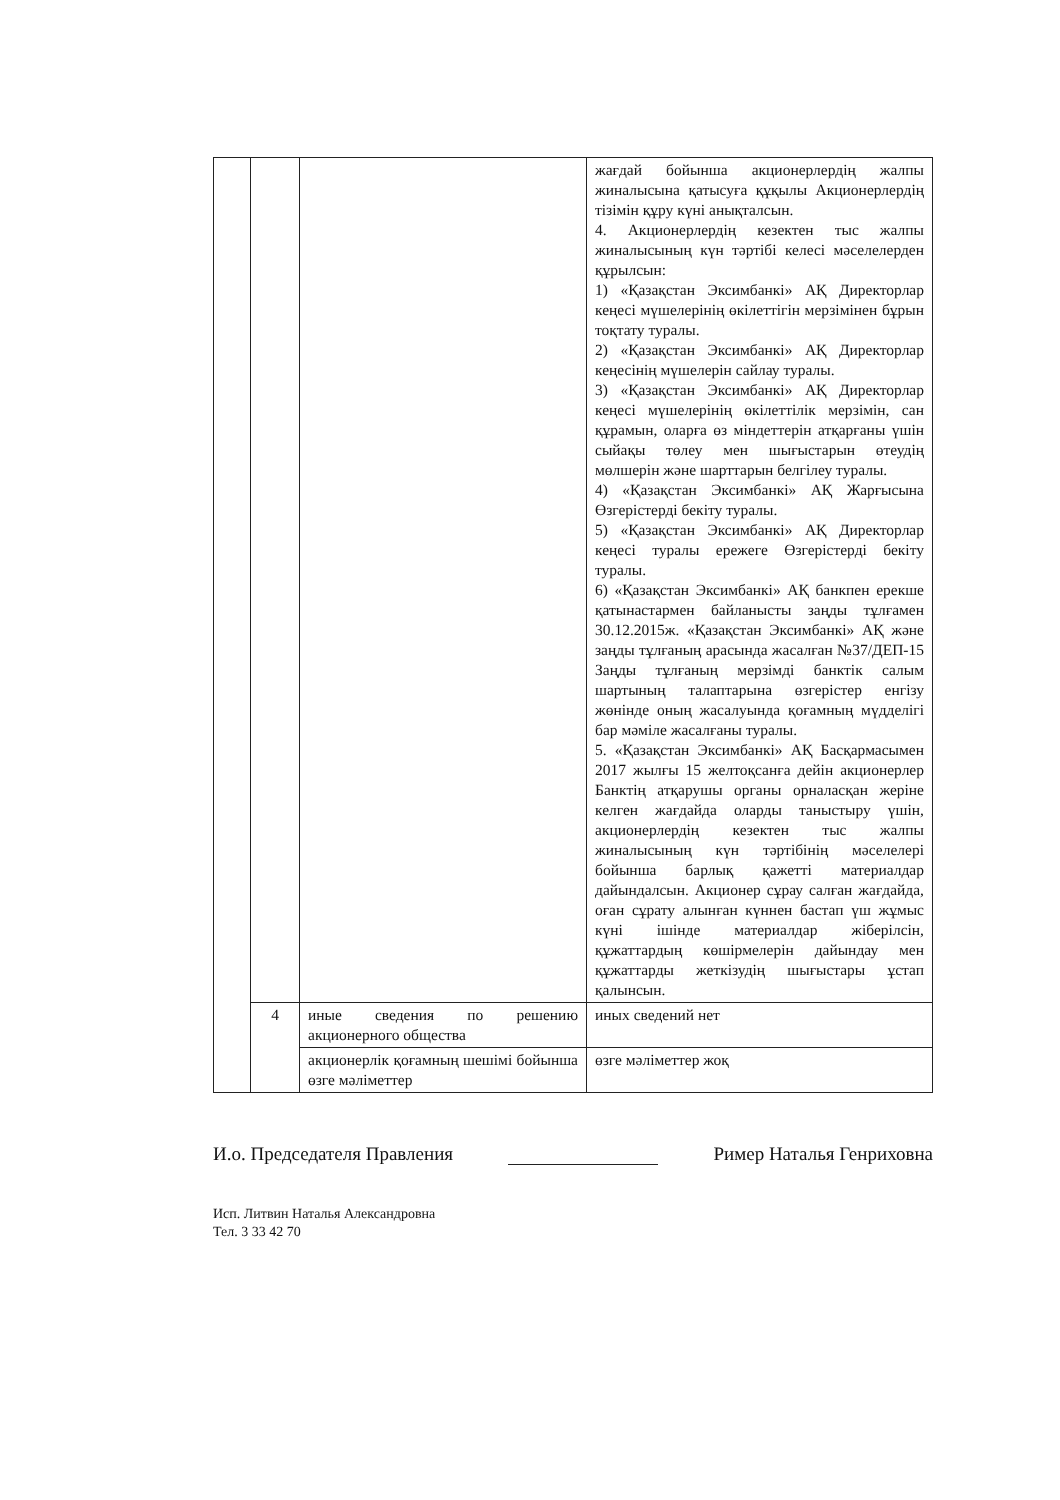| | | | жағдай бойынша акционерлердің жалпы жиналысына қатысуға құқылы Акционерлердің тізімін құру күні анықталсын. 4. Акционерлердің кезектен тыс жалпы жиналысының күн тәртібі келесі мәселелерден құрылсын: 1) «Қазақстан Эксимбанкі» АҚ Директорлар кеңесі мүшелерінің өкілеттігін мерзімінен бұрын тоқтату туралы. 2) «Қазақстан Эксимбанкі» АҚ Директорлар кеңесінің мүшелерін сайлау туралы. 3) «Қазақстан Эксимбанкі» АҚ Директорлар кеңесі мүшелерінің өкілеттілік мерзімін, сан құрамын, оларға өз міндеттерін атқарғаны үшін сыйақы төлеу мен шығыстарын өтеудің мөлшерін және шарттарын белгілеу туралы. 4) «Қазақстан Эксимбанкі» АҚ Жарғысына Өзгерістерді бекіту туралы. 5) «Қазақстан Эксимбанкі» АҚ Директорлар кеңесі туралы ережеге Өзгерістерді бекіту туралы. 6) «Қазақстан Эксимбанкі» АҚ банкпен ерекше қатынастармен байланысты заңды тұлғамен 30.12.2015ж. «Қазақстан Эксимбанкі» АҚ және заңды тұлғаның арасында жасалған №37/ДЕП-15 Заңды тұлғаның мерзімді банктік салым шартының талаптарына өзгерістер енгізу жөнінде оның жасалуында қоғамның мүдделігі бар мәміле жасалғаны туралы. 5. «Қазақстан Эксимбанкі» АҚ Басқармасымен 2017 жылғы 15 желтоқсанға дейін акционерлер Банктің атқарушы органы орналасқан жеріне келген жағдайда оларды таныстыру үшін, акционерлердің кезектен тыс жалпы жиналысының күн тәртібінің мәселелері бойынша барлық қажетті материалдар дайындалсын. Акционер сұрау салған жағдайда, оған сұрату алынған күннен бастап үш жұмыс күні ішінде материалдар жіберілсін, құжаттардың көшірмелерін дайындау мен құжаттарды жеткізудің шығыстары ұстап қалынсын. |
| | 4 | иные сведения по решению акционерного общества | иных сведений нет |
| | | акционерлік қоғамның шешімі бойынша өзге мәліметтер | өзге мәліметтер жоқ |
И.о. Председателя Правления Ример Наталья Генриховна
Исп. Литвин Наталья Александровна
Тел. 3 33 42 70